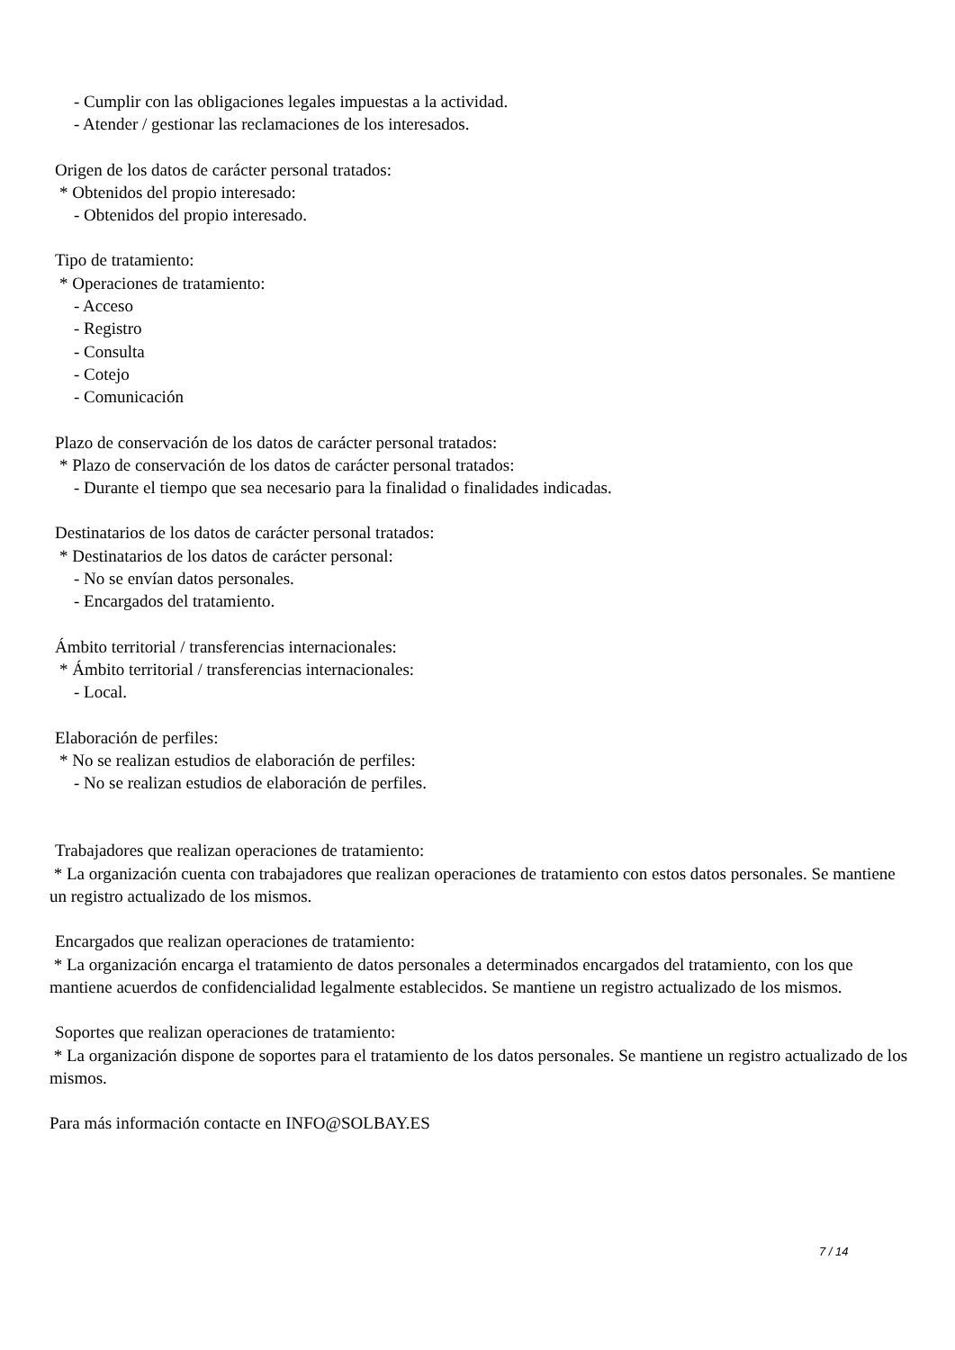- Cumplir con las obligaciones legales impuestas a la actividad.
- Atender / gestionar las reclamaciones de los interesados.
Origen de los datos de carácter personal tratados:
* Obtenidos del propio interesado:
- Obtenidos del propio interesado.
Tipo de tratamiento:
* Operaciones de tratamiento:
- Acceso
- Registro
- Consulta
- Cotejo
- Comunicación
Plazo de conservación de los datos de carácter personal tratados:
* Plazo de conservación de los datos de carácter personal tratados:
- Durante el tiempo que sea necesario para la finalidad o finalidades indicadas.
Destinatarios de los datos de carácter personal tratados:
* Destinatarios de los datos de carácter personal:
- No se envían datos personales.
- Encargados del tratamiento.
Ámbito territorial / transferencias internacionales:
* Ámbito territorial / transferencias internacionales:
- Local.
Elaboración de perfiles:
* No se realizan estudios de elaboración de perfiles:
- No se realizan estudios de elaboración de perfiles.
Trabajadores que realizan operaciones de tratamiento:
* La organización cuenta con trabajadores que realizan operaciones de tratamiento con estos datos personales. Se mantiene un registro actualizado de los mismos.
Encargados que realizan operaciones de tratamiento:
* La organización encarga el tratamiento de datos personales a determinados encargados del tratamiento, con los que mantiene acuerdos de confidencialidad legalmente establecidos. Se mantiene un registro actualizado de los mismos.
Soportes que realizan operaciones de tratamiento:
* La organización dispone de soportes para el tratamiento de los datos personales. Se mantiene un registro actualizado de los mismos.
Para más información contacte en INFO@SOLBAY.ES
7 / 14